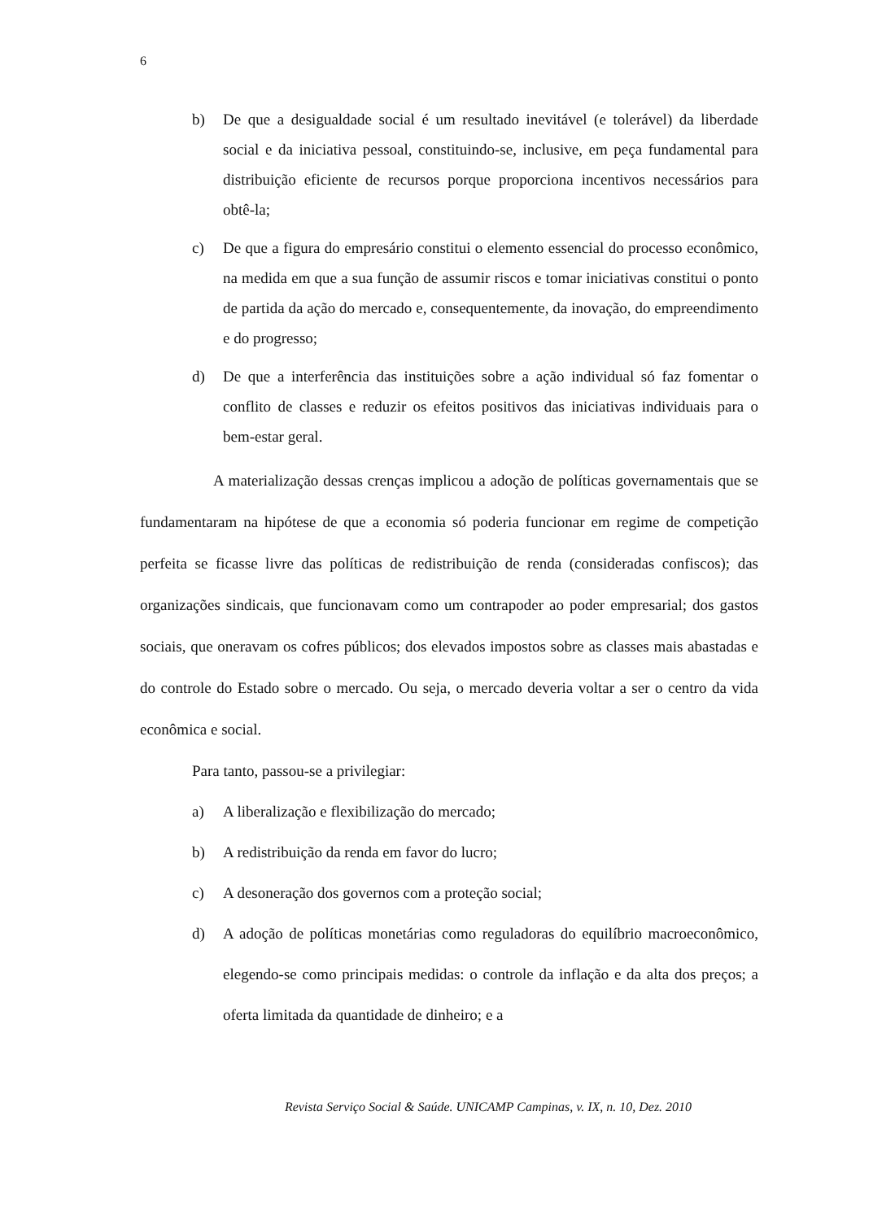6
b) De que a desigualdade social é um resultado inevitável (e tolerável) da liberdade social e da iniciativa pessoal, constituindo-se, inclusive, em peça fundamental para distribuição eficiente de recursos porque proporciona incentivos necessários para obtê-la;
c) De que a figura do empresário constitui o elemento essencial do processo econômico, na medida em que a sua função de assumir riscos e tomar iniciativas constitui o ponto de partida da ação do mercado e, consequentemente, da inovação, do empreendimento e do progresso;
d) De que a interferência das instituições sobre a ação individual só faz fomentar o conflito de classes e reduzir os efeitos positivos das iniciativas individuais para o bem-estar geral.
A materialização dessas crenças implicou a adoção de políticas governamentais que se fundamentaram na hipótese de que a economia só poderia funcionar em regime de competição perfeita se ficasse livre das políticas de redistribuição de renda (consideradas confiscos); das organizações sindicais, que funcionavam como um contrapoder ao poder empresarial; dos gastos sociais, que oneravam os cofres públicos; dos elevados impostos sobre as classes mais abastadas e do controle do Estado sobre o mercado. Ou seja, o mercado deveria voltar a ser o centro da vida econômica e social.
Para tanto, passou-se a privilegiar:
a) A liberalização e flexibilização do mercado;
b) A redistribuição da renda em favor do lucro;
c) A desoneração dos governos com a proteção social;
d) A adoção de políticas monetárias como reguladoras do equilíbrio macroeconômico, elegendo-se como principais medidas: o controle da inflação e da alta dos preços; a oferta limitada da quantidade de dinheiro; e a
Revista Serviço Social & Saúde. UNICAMP Campinas, v. IX, n. 10, Dez. 2010